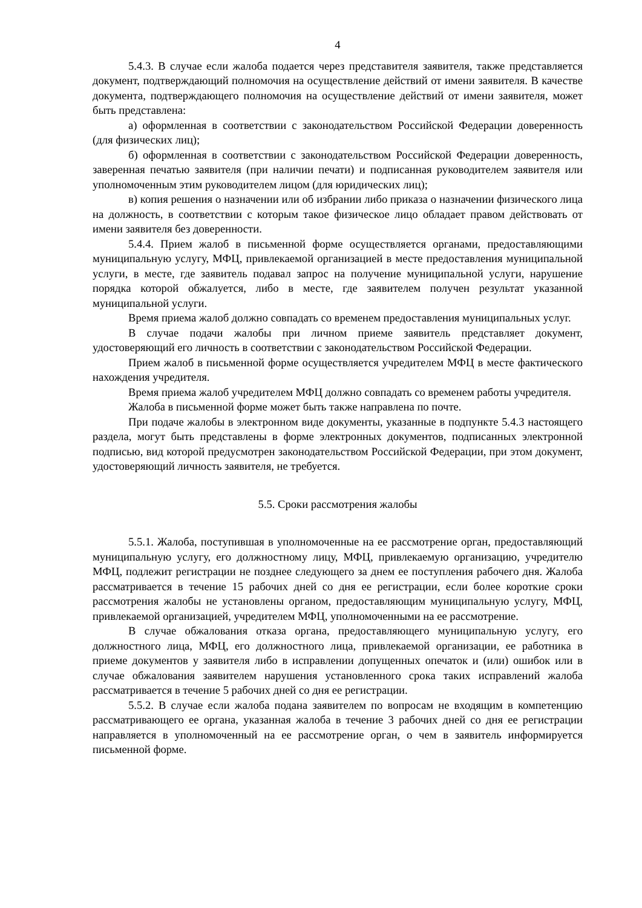4
5.4.3. В случае если жалоба подается через представителя заявителя, также представляется документ, подтверждающий полномочия на осуществление действий от имени заявителя. В качестве документа, подтверждающего полномочия на осуществление действий от имени заявителя, может быть представлена:
а) оформленная в соответствии с законодательством Российской Федерации доверенность (для физических лиц);
б) оформленная в соответствии с законодательством Российской Федерации доверенность, заверенная печатью заявителя (при наличии печати) и подписанная руководителем заявителя или уполномоченным этим руководителем лицом (для юридических лиц);
в) копия решения о назначении или об избрании либо приказа о назначении физического лица на должность, в соответствии с которым такое физическое лицо обладает правом действовать от имени заявителя без доверенности.
5.4.4. Прием жалоб в письменной форме осуществляется органами, предоставляющими муниципальную услугу, МФЦ, привлекаемой организацией в месте предоставления муниципальной услуги, в месте, где заявитель подавал запрос на получение муниципальной услуги, нарушение порядка которой обжалуется, либо в месте, где заявителем получен результат указанной муниципальной услуги.
Время приема жалоб должно совпадать со временем предоставления муниципальных услуг.
В случае подачи жалобы при личном приеме заявитель представляет документ, удостоверяющий его личность в соответствии с законодательством Российской Федерации.
Прием жалоб в письменной форме осуществляется учредителем МФЦ в месте фактического нахождения учредителя.
Время приема жалоб учредителем МФЦ должно совпадать со временем работы учредителя.
Жалоба в письменной форме может быть также направлена по почте.
При подаче жалобы в электронном виде документы, указанные в подпункте 5.4.3 настоящего раздела, могут быть представлены в форме электронных документов, подписанных электронной подписью, вид которой предусмотрен законодательством Российской Федерации, при этом документ, удостоверяющий личность заявителя, не требуется.
5.5. Сроки рассмотрения жалобы
5.5.1. Жалоба, поступившая в уполномоченные на ее рассмотрение орган, предоставляющий муниципальную услугу, его должностному лицу, МФЦ, привлекаемую организацию, учредителю МФЦ, подлежит регистрации не позднее следующего за днем ее поступления рабочего дня. Жалоба рассматривается в течение 15 рабочих дней со дня ее регистрации, если более короткие сроки рассмотрения жалобы не установлены органом, предоставляющим муниципальную услугу, МФЦ, привлекаемой организацией, учредителем МФЦ, уполномоченными на ее рассмотрение.
В случае обжалования отказа органа, предоставляющего муниципальную услугу, его должностного лица, МФЦ, его должностного лица, привлекаемой организации, ее работника в приеме документов у заявителя либо в исправлении допущенных опечаток и (или) ошибок или в случае обжалования заявителем нарушения установленного срока таких исправлений жалоба рассматривается в течение 5 рабочих дней со дня ее регистрации.
5.5.2. В случае если жалоба подана заявителем по вопросам не входящим в компетенцию рассматривающего ее органа, указанная жалоба в течение 3 рабочих дней со дня ее регистрации направляется в уполномоченный на ее рассмотрение орган, о чем в заявитель информируется письменной форме.